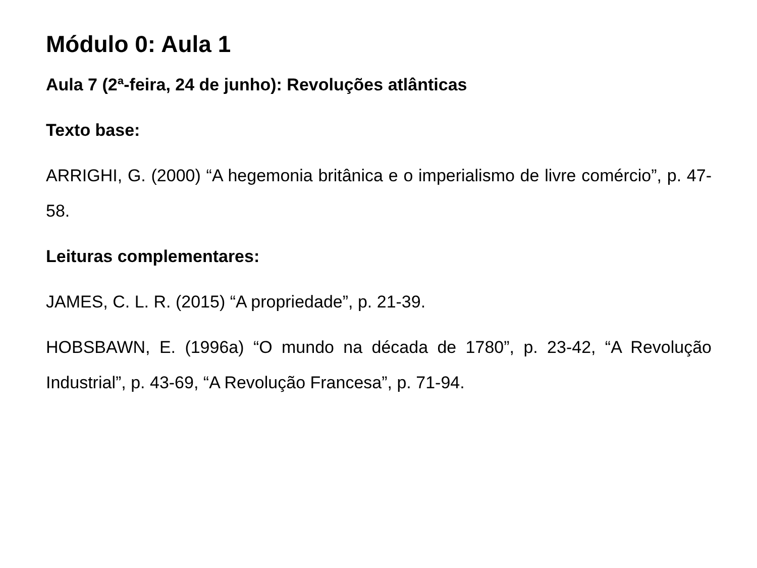Módulo 0: Aula 1
Aula 7 (2ª-feira, 24 de junho): Revoluções atlânticas
Texto base:
ARRIGHI, G. (2000) “A hegemonia britânica e o imperialismo de livre comércio”, p. 47-58.
Leituras complementares:
JAMES, C. L. R. (2015) “A propriedade”, p. 21-39.
HOBSBAWN, E. (1996a) “O mundo na década de 1780”, p. 23-42, “A Revolução Industrial”, p. 43-69, “A Revolução Francesa”, p. 71-94.